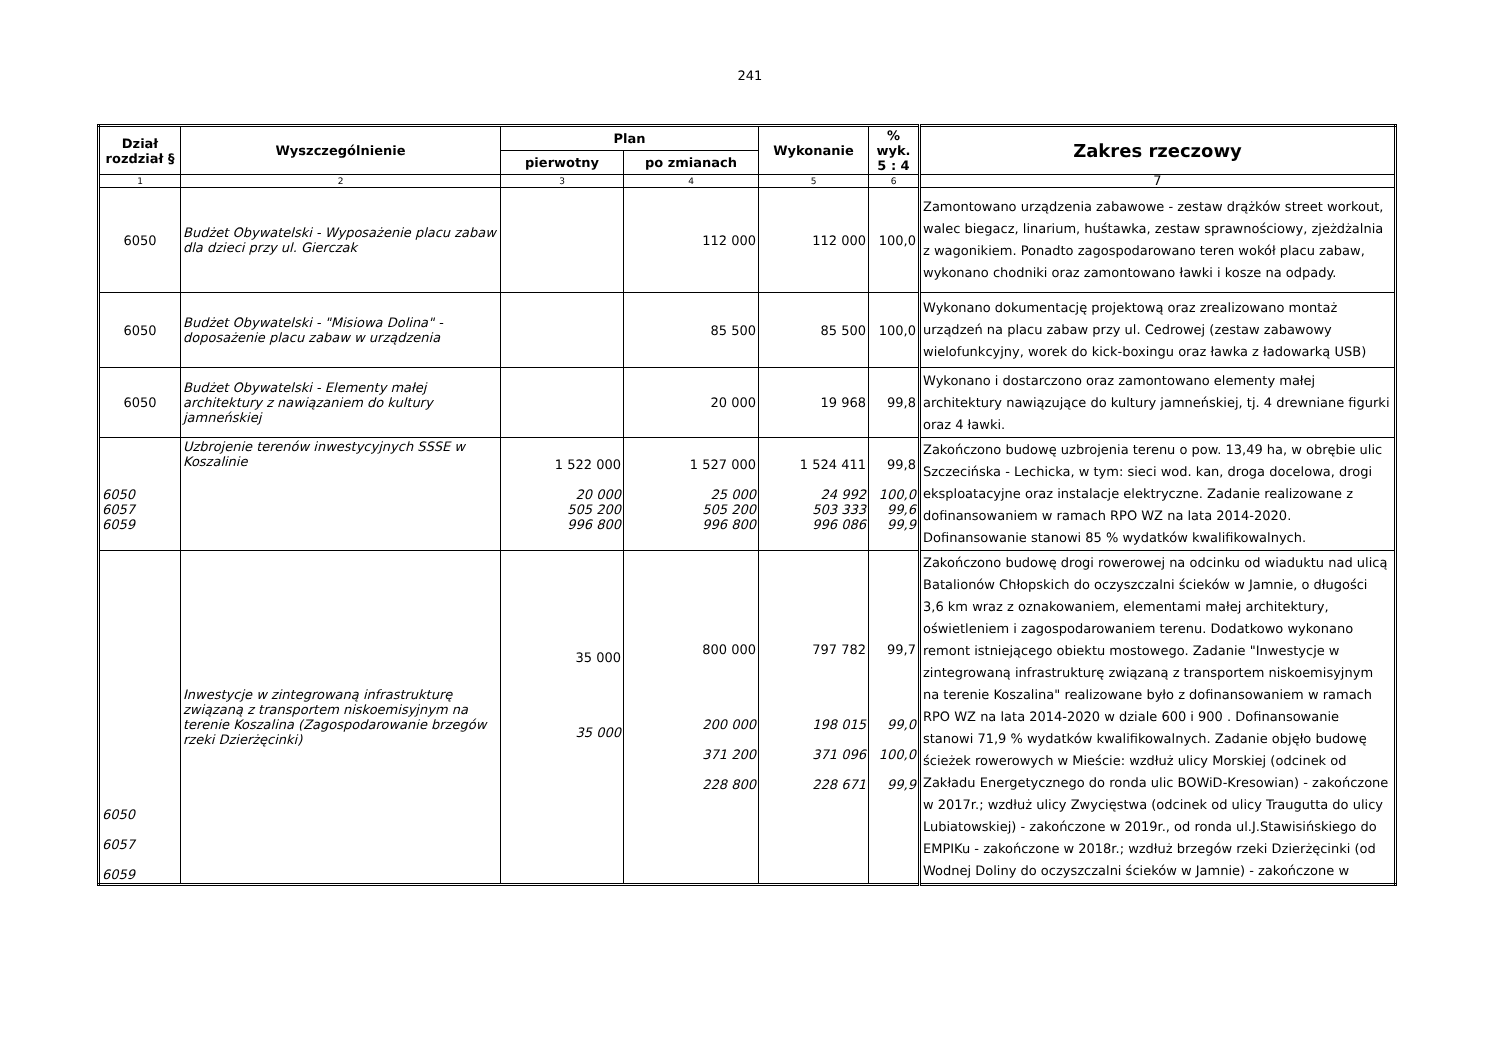241
| Dział rozdział § | Wyszczególnienie | Plan | | Wykonanie | % wyk. 5 : 4 | Zakres rzeczowy |
| --- | --- | --- | --- | --- | --- | --- |
| | | pierwotny | po zmianach | | | |
| 1 | 2 | 3 | 4 | 5 | 6 | 7 |
| 6050 | Budżet Obywatelski - Wyposażenie placu zabaw dla dzieci przy ul. Gierczak | | 112 000 | 112 000 | 100,0 | Zamontowano urządzenia zabawowe - zestaw drążków street workout, walec biegacz, linarium, huśtawka, zestaw sprawnościowy, zjeżdżalnia z wagonikiem. Ponadto zagospodarowano teren wokół placu zabaw, wykonano chodniki oraz zamontowano ławki i kosze na odpady. |
| 6050 | Budżet Obywatelski - "Misiowa Dolina" - doposażenie placu zabaw w urządzenia | | 85 500 | 85 500 | 100,0 | Wykonano dokumentację projektową oraz zrealizowano montaż urządzeń na placu zabaw przy ul. Cedrowej (zestaw zabawowy wielofunkcyjny, worek do kick-boxingu oraz ławka z ładowarką USB) |
| 6050 | Budżet Obywatelski - Elementy małej architektury z nawiązaniem do kultury jamneńskiej | | 20 000 | 19 968 | 99,8 | Wykonano i dostarczono oraz zamontowano elementy małej architektury nawiązujące do kultury jamneńskiej, tj. 4 drewniane figurki oraz 4 ławki. |
| 6050 6057 6059 | Uzbrojenie terenów inwestycyjnych SSSE w Koszalinie | 1 522 000 20 000 505 200 996 800 | 1 527 000 25 000 505 200 996 800 | 1 524 411 24 992 503 333 996 086 | 99,8 100,0 99,6 99,9 | Zakończono budowę uzbrojenia terenu o pow. 13,49 ha, w obrębie ulic Szczecińska - Lechicka, w tym: sieci wod. kan, droga docelowa, drogi eksploatacyjne oraz instalacje elektryczne. Zadanie realizowane z dofinansowaniem w ramach RPO WZ na lata 2014-2020. Dofinansowanie stanowi 85 % wydatków kwalifikowalnych. |
| 6050 6057 6059 | Inwestycje w zintegrowaną infrastrukturę związaną z transportem niskoemisyjnym na terenie Koszalina (Zagospodarowanie brzegów rzeki Dzierżęcinki) | 35 000 35 000 | 800 000 200 000 371 200 228 800 | 797 782 198 015 371 096 228 671 | 99,7 99,0 100,0 99,9 | Zakończono budowę drogi rowerowej na odcinku od wiaduktu nad ulicą Batalionów Chłopskich do oczyszczalni ścieków w Jamnie, o długości 3,6 km wraz z oznakowaniem, elementami małej architektury, oświetleniem i zagospodarowaniem terenu. Dodatkowo wykonano remont istniejącego obiektu mostowego. Zadanie "Inwestycje w zintegrowaną infrastrukturę związaną z transportem niskoemisyjnym na terenie Koszalina" realizowane było z dofinansowaniem w ramach RPO WZ na lata 2014-2020 w dziale 600 i 900 . Dofinansowanie stanowi 71,9 % wydatków kwalifikowalnych. Zadanie objęło budowę ścieżek rowerowych w Mieście: wzdłuż ulicy Morskiej (odcinek od Zakładu Energetycznego do ronda ulic BOWiD-Kresowian) - zakończone w 2017r.; wzdłuż ulicy Zwycięstwa (odcinek od ulicy Traugutta do ulicy Lubiatowskiej) - zakończone w 2019r., od ronda ul.J.Stawisińskiego do EMPIKu - zakończone w 2018r.; wzdłuż brzegów rzeki Dzierżęcinki (od Wodnej Doliny do oczyszczalni ścieków w Jamnie) - zakończone w |